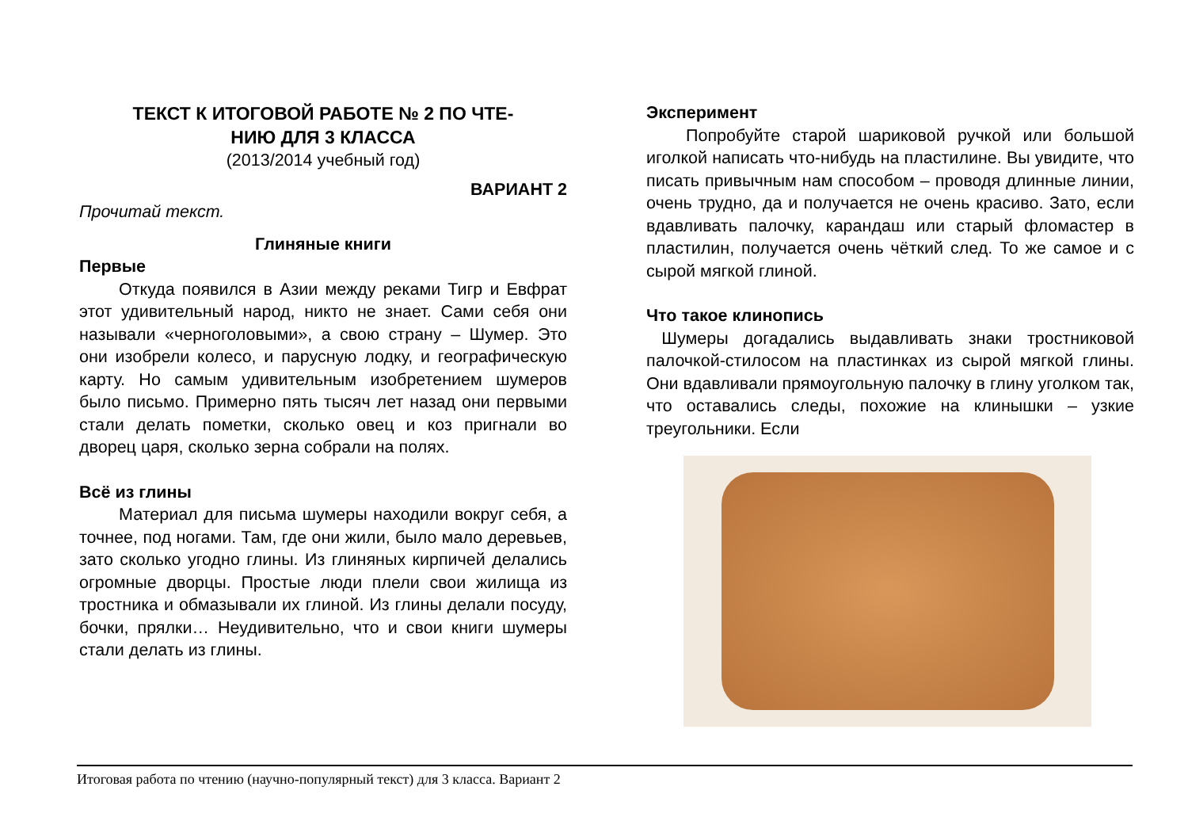ТЕКСТ К ИТОГОВОЙ РАБОТЕ № 2 ПО ЧТЕ-
НИЮ ДЛЯ 3 КЛАССА
(2013/2014 учебный год)
ВАРИАНТ 2
Прочитай текст.
Глиняные книги
Первые
Откуда появился в Азии между реками Тигр и Евфрат этот удивительный народ, никто не знает. Сами себя они называли «черноголовыми», а свою страну – Шумер. Это они изобрели колесо, и парусную лодку, и географическую карту. Но самым удивительным изобретением шумеров было письмо. Примерно пять тысяч лет назад они первыми стали делать пометки, сколько овец и коз пригнали во дворец царя, сколько зерна собрали на полях.
Всё из глины
Материал для письма шумеры находили вокруг себя, а точнее, под ногами. Там, где они жили, было мало деревьев, зато сколько угодно глины. Из глиняных кирпичей делались огромные дворцы. Простые люди плели свои жилища из тростника и обмазывали их глиной. Из глины делали посуду, бочки, прялки… Неудивительно, что и свои книги шумеры стали делать из глины.
Эксперимент
Попробуйте старой шариковой ручкой или большой иголкой написать что-нибудь на пластилине. Вы увидите, что писать привычным нам способом – проводя длинные линии, очень трудно, да и получается не очень красиво. Зато, если вдавливать палочку, карандаш или старый фломастер в пластилин, получается очень чёткий след. То же самое и с сырой мягкой глиной.
Что такое клинопись
Шумеры догадались выдавливать знаки тростниковой палочкой-стилосом на пластинках из сырой мягкой глины. Они вдавливали прямоугольную палочку в глину уголком так, что оставались следы, похожие на клинышки – узкие треугольники. Если
Итоговая работа по чтению (научно-популярный текст) для 3 класса. Вариант 2